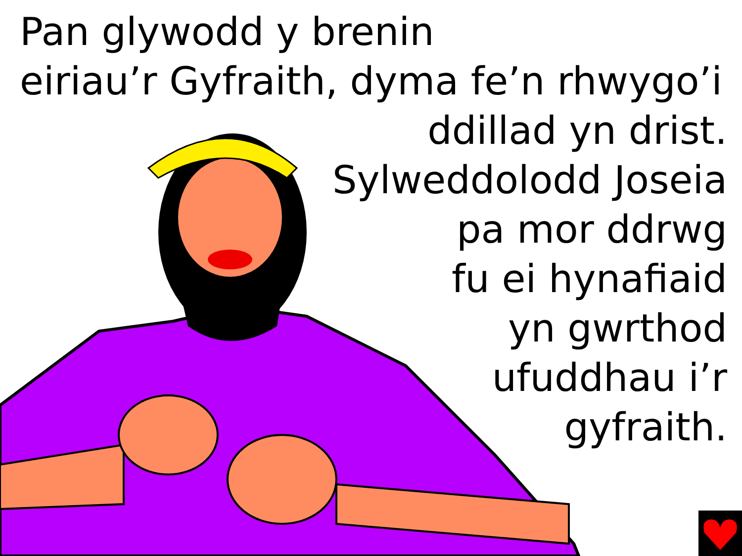Pan glywodd y brenin
eiriau’r Gyfraith, dyma fe’n rhwygo’i
ddillad yn drist.
Sylweddolodd Joseia
pa mor ddrwg
fu ei hynafiaid
yn gwrthod
ufuddhau i’r
gyfraith.